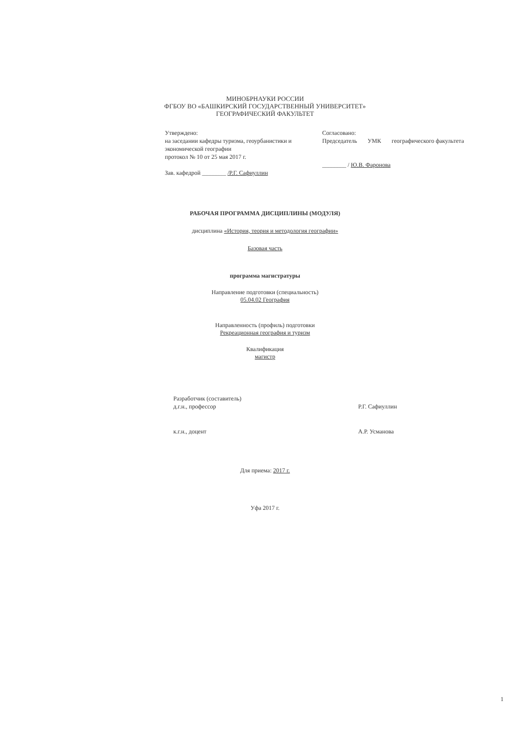МИНОБРНАУКИ РОССИИ
ФГБОУ ВО «БАШКИРСКИЙ ГОСУДАРСТВЕННЫЙ УНИВЕРСИТЕТ»
ГЕОГРАФИЧЕСКИЙ ФАКУЛЬТЕТ
Утверждено:
на заседании кафедры туризма, геоурбанистики и экономической географии
протокол № 10 от 25 мая 2017 г.
Зав. кафедрой ________ /Р.Г. Сафиуллин
Согласовано:
Председатель УМК географического факультета
________ / Ю.В. Фаронова
РАБОЧАЯ ПРОГРАММА ДИСЦИПЛИНЫ (МОДУЛЯ)
дисциплина «История, теория и методология географии»
Базовая часть
программа магистратуры
Направление подготовки (специальность)
05.04.02 География
Направленность (профиль) подготовки
Рекреационная география и туризм
Квалификация
магистр
Разработчик (составитель)
д.г.н., профессор
Р.Г. Сафиуллин
к.г.н., доцент А.Р. Усманова
Для приема: 2017 г.
Уфа 2017 г.
1